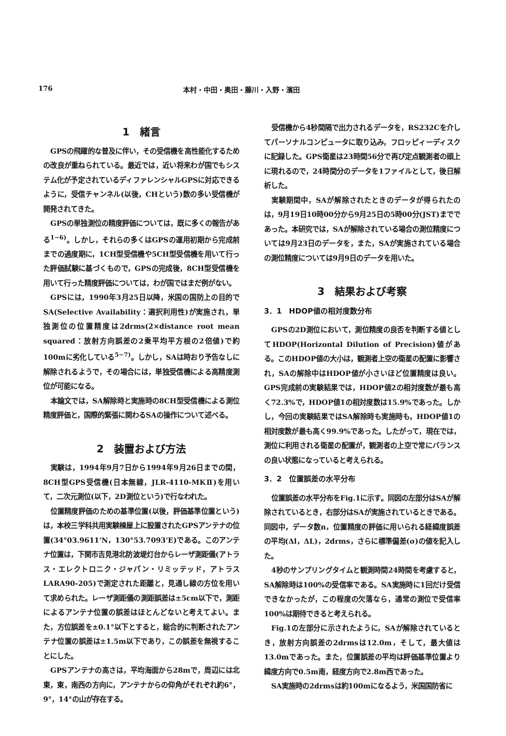176 本村・中田・奥田・藤川・入野・濱田
1　緒言
GPSの飛躍的な普及に伴い，その受信機を高性能化するための改良が重ねられている。最近では，近い将来わが国でもシステム化が予定されているディファレンシャルGPSに対応できるように，受信チャンネル(以後，CHという)数の多い受信機が開発されてきた。
GPSの単独測位の精度評価については，既に多くの報告がある<sup>1~6)</sup>。しかし，それらの多くはGPSの運用初期から完成前までの過度期に，1CH型受信機や5CH型受信機を用いて行った評価試験に基づくもので，GPSの完成後，8CH型受信機を用いて行った精度評価については，わが国ではまだ例がない。
GPSには，1990年3月25日以降，米国の国防上の目的でSA(Selective Availability：選択利用性)が実施され，単独測位の位置精度は2drms(2×distance root mean squared：放射方向誤差の2乗平均平方根の2倍値)で約100mに劣化している<sup>5~7)</sup>。しかし，SAは時おり予告なしに解除されるようで，その場合には，単独受信機による高精度測位が可能になる。
本論文では，SA解除時と実施時の8CH型受信機による測位精度評価と，国際的緊張に関わるSAの操作について述べる。
2　装置および方法
実験は，1994年9月7日から1994年9月26日までの間，8CH型GPS受信機(日本無線，JLR-4110-MKⅡ)を用いて，二次元測位(以下，2D測位という)で行なわれた。
位置精度評価のための基準位置(以後，評価基準位置という)は，本校三学科共用実験棟屋上に設置されたGPSアンテナの位置(34°03.9611'N，130°53.7093'E)である。このアンテナ位置は，下関市吉見港北防波堤灯台からレーザ測距儀(アトラス・エレクトロニク・ジャパン・リミッテッド，アトラスLARA90-205)で測定された距離と，見通し線の方位を用いて求められた。レーザ測距儀の測距誤差は±5cm以下で，測距によるアンテナ位置の誤差はほとんどないと考えてよい。また，方位誤差を±0.1°以下とすると，総合的に判断されたアンテナ位置の誤差は±1.5m以下であり，この誤差を無視することにした。
GPSアンテナの高さは，平均海面から28mで，周辺には北東，東，南西の方向に，アンテナからの仰角がそれぞれ約6°，9°，14°の山が存在する。
受信機から4秒間隔で出力されるデータを，RS232Cを介してパーソナルコンピュータに取り込み，フロッピィーディスクに記録した。GPS衛星は23時間56分で再び定点観測者の頭上に現れるので，24時間分のデータを1ファイルとして，後日解析した。
実験期間中，SAが解除されたときのデータが得られたのは，9月19日10時00分から9月25日の5時00分(JST)までであった。本研究では，SAが解除されている場合の測位精度については9月23日のデータを，また，SAが実施されている場合の測位精度については9月9日のデータを用いた。
3　結果および考察
3．1　HDOP値の相対度数分布
GPSの2D測位において，測位精度の良否を判断する値としてHDOP(Horizontal Dilution of Precision)値がある。このHDOP値の大小は，観測者上空の衛星の配置に影響され，SAの解除中はHDOP値が小さいほど位置精度は良い。GPS完成前の実験結果では，HDOP値2の相対度数が最も高く72.3%で，HDOP値1の相対度数は15.9%であった。しかし，今回の実験結果ではSA解除時も実施時も，HDOP値1の相対度数が最も高く99.9%であった。したがって，現在では，測位に利用される衛星の配置が，観測者の上空で常にバランスの良い状態になっていると考えられる。
3．2　位置誤差の水平分布
位置誤差の水平分布をFig.1に示す。同図の左部分はSAが解除されているとき，右部分はSAが実施されているときである。同図中，データ数n，位置精度の評価に用いられる経緯度誤差の平均(Δl，ΔL)，2drms，さらに標準偏差(σ)の値を記入した。
4秒のサンプリングタイムと観測時間24時間を考慮すると，SA解除時は100%の受信率である。SA実施時に1回だけ受信できなかったが，この程度の欠落なら，通常の測位で受信率100%は期待できると考えられる。
Fig.1の左部分に示されたように，SAが解除されているとき，放射方向誤差の2drmsは12.0m，そして，最大値は13.0mであった。また，位置誤差の平均は評価基準位置より緯度方向で0.5m南，経度方向で2.8m西であった。
SA実施時の2drmsは約100mになるよう，米国国防省に